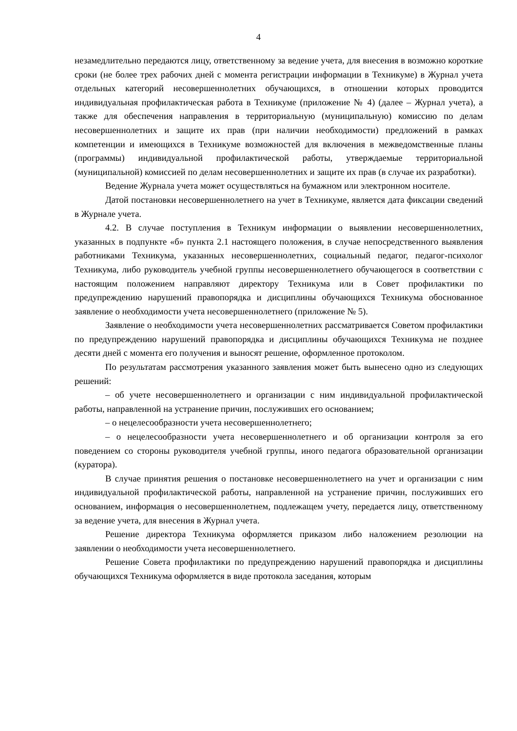4
незамедлительно передаются лицу, ответственному за ведение учета, для внесения в возможно короткие сроки (не более трех рабочих дней с момента регистрации информации в Техникуме) в Журнал учета отдельных категорий несовершеннолетних обучающихся, в отношении которых проводится индивидуальная профилактическая работа в Техникуме (приложение № 4) (далее – Журнал учета), а также для обеспечения направления в территориальную (муниципальную) комиссию по делам несовершеннолетних и защите их прав (при наличии необходимости) предложений в рамках компетенции и имеющихся в Техникуме возможностей для включения в межведомственные планы (программы) индивидуальной профилактической работы, утверждаемые территориальной (муниципальной) комиссией по делам несовершеннолетних и защите их прав (в случае их разработки).
Ведение Журнала учета может осуществляться на бумажном или электронном носителе.
Датой постановки несовершеннолетнего на учет в Техникуме, является дата фиксации сведений в Журнале учета.
4.2. В случае поступления в Техникум информации о выявлении несовершеннолетних, указанных в подпункте «б» пункта 2.1 настоящего положения, в случае непосредственного выявления работниками Техникума, указанных несовершеннолетних, социальный педагог, педагог-психолог Техникума, либо руководитель учебной группы несовершеннолетнего обучающегося в соответствии с настоящим положением направляют директору Техникума или в Совет профилактики по предупреждению нарушений правопорядка и дисциплины обучающихся Техникума обоснованное заявление о необходимости учета несовершеннолетнего (приложение № 5).
Заявление о необходимости учета несовершеннолетних рассматривается Советом профилактики по предупреждению нарушений правопорядка и дисциплины обучающихся Техникума не позднее десяти дней с момента его получения и выносят решение, оформленное протоколом.
По результатам рассмотрения указанного заявления может быть вынесено одно из следующих решений:
– об учете несовершеннолетнего и организации с ним индивидуальной профилактической работы, направленной на устранение причин, послуживших его основанием;
– о нецелесообразности учета несовершеннолетнего;
– о нецелесообразности учета несовершеннолетнего и об организации контроля за его поведением со стороны руководителя учебной группы, иного педагога образовательной организации (куратора).
В случае принятия решения о постановке несовершеннолетнего на учет и организации с ним индивидуальной профилактической работы, направленной на устранение причин, послуживших его основанием, информация о несовершеннолетнем, подлежащем учету, передается лицу, ответственному за ведение учета, для внесения в Журнал учета.
Решение директора Техникума оформляется приказом либо наложением резолюции на заявлении о необходимости учета несовершеннолетнего.
Решение Совета профилактики по предупреждению нарушений правопорядка и дисциплины обучающихся Техникума оформляется в виде протокола заседания, которым